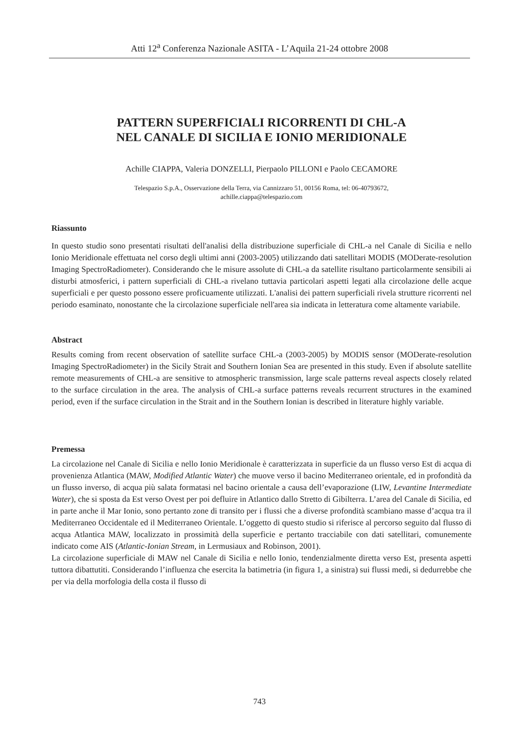Atti 12<sup>a</sup> Conferenza Nazionale ASITA - L’Aquila 21-24 ottobre 2008
PATTERN SUPERFICIALI RICORRENTI DI CHL-A
NEL CANALE DI SICILIA E IONIO MERIDIONALE
Achille CIAPPA, Valeria DONZELLI, Pierpaolo PILLONI e Paolo CECAMORE
Telespazio S.p.A., Osservazione della Terra, via Cannizzaro 51, 00156 Roma, tel: 06-40793672,
achille.ciappa@telespazio.com
Riassunto
In questo studio sono presentati risultati dell'analisi della distribuzione superficiale di CHL-a nel Canale di Sicilia e nello Ionio Meridionale effettuata nel corso degli ultimi anni (2003-2005) utilizzando dati satellitari MODIS (MODerate-resolution Imaging SpectroRadiometer). Considerando che le misure assolute di CHL-a da satellite risultano particolarmente sensibili ai disturbi atmosferici, i pattern superficiali di CHL-a rivelano tuttavia particolari aspetti legati alla circolazione delle acque superficiali e per questo possono essere proficuamente utilizzati. L'analisi dei pattern superficiali rivela strutture ricorrenti nel periodo esaminato, nonostante che la circolazione superficiale nell'area sia indicata in letteratura come altamente variabile.
Abstract
Results coming from recent observation of satellite surface CHL-a (2003-2005) by MODIS sensor (MODerate-resolution Imaging SpectroRadiometer) in the Sicily Strait and Southern Ionian Sea are presented in this study. Even if absolute satellite remote measurements of CHL-a are sensitive to atmospheric transmission, large scale patterns reveal aspects closely related to the surface circulation in the area. The analysis of CHL-a surface patterns reveals recurrent structures in the examined period, even if the surface circulation in the Strait and in the Southern Ionian is described in literature highly variable.
Premessa
La circolazione nel Canale di Sicilia e nello Ionio Meridionale è caratterizzata in superficie da un flusso verso Est di acqua di provenienza Atlantica (MAW, Modified Atlantic Water) che muove verso il bacino Mediterraneo orientale, ed in profondità da un flusso inverso, di acqua più salata formatasi nel bacino orientale a causa dell’evaporazione (LIW, Levantine Intermediate Water), che si sposta da Est verso Ovest per poi defluire in Atlantico dallo Stretto di Gibilterra. L’area del Canale di Sicilia, ed in parte anche il Mar Ionio, sono pertanto zone di transito per i flussi che a diverse profondità scambiano masse d’acqua tra il Mediterraneo Occidentale ed il Mediterraneo Orientale. L’oggetto di questo studio si riferisce al percorso seguito dal flusso di acqua Atlantica MAW, localizzato in prossimità della superficie e pertanto tracciabile con dati satellitari, comunemente indicato come AIS (Atlantic-Ionian Stream, in Lermusiaux and Robinson, 2001).
La circolazione superficiale di MAW nel Canale di Sicilia e nello Ionio, tendenzialmente diretta verso Est, presenta aspetti tuttora dibattutiti. Considerando l’influenza che esercita la batimetria (in figura 1, a sinistra) sui flussi medi, si dedurrebbe che per via della morfologia della costa il flusso di
743